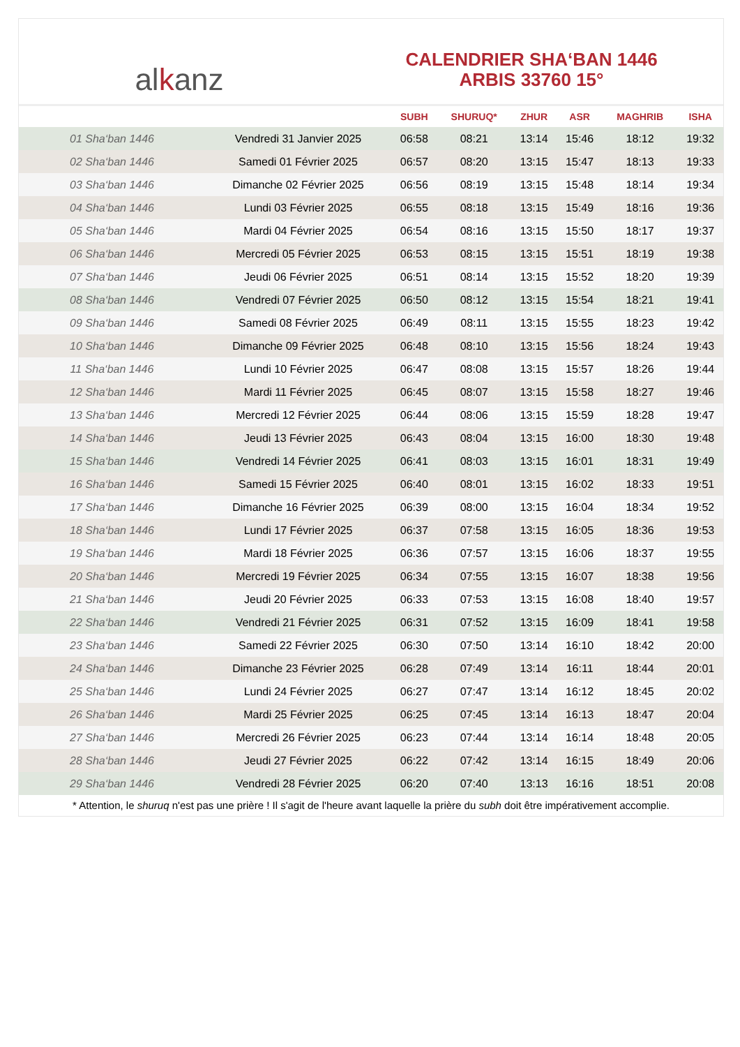al k anz
CALENDRIER SHA‘BAN 1446
ARBIS 33760 15°
| | | SUBH | SHURUQ* | ZHUR | ASR | MAGHRIB | ISHA |
| --- | --- | --- | --- | --- | --- | --- | --- |
| 01 Sha‘ban 1446 | Vendredi 31 Janvier 2025 | 06:58 | 08:21 | 13:14 | 15:46 | 18:12 | 19:32 |
| 02 Sha‘ban 1446 | Samedi 01 Février 2025 | 06:57 | 08:20 | 13:15 | 15:47 | 18:13 | 19:33 |
| 03 Sha‘ban 1446 | Dimanche 02 Février 2025 | 06:56 | 08:19 | 13:15 | 15:48 | 18:14 | 19:34 |
| 04 Sha‘ban 1446 | Lundi 03 Février 2025 | 06:55 | 08:18 | 13:15 | 15:49 | 18:16 | 19:36 |
| 05 Sha‘ban 1446 | Mardi 04 Février 2025 | 06:54 | 08:16 | 13:15 | 15:50 | 18:17 | 19:37 |
| 06 Sha‘ban 1446 | Mercredi 05 Février 2025 | 06:53 | 08:15 | 13:15 | 15:51 | 18:19 | 19:38 |
| 07 Sha‘ban 1446 | Jeudi 06 Février 2025 | 06:51 | 08:14 | 13:15 | 15:52 | 18:20 | 19:39 |
| 08 Sha‘ban 1446 | Vendredi 07 Février 2025 | 06:50 | 08:12 | 13:15 | 15:54 | 18:21 | 19:41 |
| 09 Sha‘ban 1446 | Samedi 08 Février 2025 | 06:49 | 08:11 | 13:15 | 15:55 | 18:23 | 19:42 |
| 10 Sha‘ban 1446 | Dimanche 09 Février 2025 | 06:48 | 08:10 | 13:15 | 15:56 | 18:24 | 19:43 |
| 11 Sha‘ban 1446 | Lundi 10 Février 2025 | 06:47 | 08:08 | 13:15 | 15:57 | 18:26 | 19:44 |
| 12 Sha‘ban 1446 | Mardi 11 Février 2025 | 06:45 | 08:07 | 13:15 | 15:58 | 18:27 | 19:46 |
| 13 Sha‘ban 1446 | Mercredi 12 Février 2025 | 06:44 | 08:06 | 13:15 | 15:59 | 18:28 | 19:47 |
| 14 Sha‘ban 1446 | Jeudi 13 Février 2025 | 06:43 | 08:04 | 13:15 | 16:00 | 18:30 | 19:48 |
| 15 Sha‘ban 1446 | Vendredi 14 Février 2025 | 06:41 | 08:03 | 13:15 | 16:01 | 18:31 | 19:49 |
| 16 Sha‘ban 1446 | Samedi 15 Février 2025 | 06:40 | 08:01 | 13:15 | 16:02 | 18:33 | 19:51 |
| 17 Sha‘ban 1446 | Dimanche 16 Février 2025 | 06:39 | 08:00 | 13:15 | 16:04 | 18:34 | 19:52 |
| 18 Sha‘ban 1446 | Lundi 17 Février 2025 | 06:37 | 07:58 | 13:15 | 16:05 | 18:36 | 19:53 |
| 19 Sha‘ban 1446 | Mardi 18 Février 2025 | 06:36 | 07:57 | 13:15 | 16:06 | 18:37 | 19:55 |
| 20 Sha‘ban 1446 | Mercredi 19 Février 2025 | 06:34 | 07:55 | 13:15 | 16:07 | 18:38 | 19:56 |
| 21 Sha‘ban 1446 | Jeudi 20 Février 2025 | 06:33 | 07:53 | 13:15 | 16:08 | 18:40 | 19:57 |
| 22 Sha‘ban 1446 | Vendredi 21 Février 2025 | 06:31 | 07:52 | 13:15 | 16:09 | 18:41 | 19:58 |
| 23 Sha‘ban 1446 | Samedi 22 Février 2025 | 06:30 | 07:50 | 13:14 | 16:10 | 18:42 | 20:00 |
| 24 Sha‘ban 1446 | Dimanche 23 Février 2025 | 06:28 | 07:49 | 13:14 | 16:11 | 18:44 | 20:01 |
| 25 Sha‘ban 1446 | Lundi 24 Février 2025 | 06:27 | 07:47 | 13:14 | 16:12 | 18:45 | 20:02 |
| 26 Sha‘ban 1446 | Mardi 25 Février 2025 | 06:25 | 07:45 | 13:14 | 16:13 | 18:47 | 20:04 |
| 27 Sha‘ban 1446 | Mercredi 26 Février 2025 | 06:23 | 07:44 | 13:14 | 16:14 | 18:48 | 20:05 |
| 28 Sha‘ban 1446 | Jeudi 27 Février 2025 | 06:22 | 07:42 | 13:14 | 16:15 | 18:49 | 20:06 |
| 29 Sha‘ban 1446 | Vendredi 28 Février 2025 | 06:20 | 07:40 | 13:13 | 16:16 | 18:51 | 20:08 |
* Attention, le shuruq n'est pas une prière ! Il s'agit de l'heure avant laquelle la prière du subh doit être impérativement accomplie.